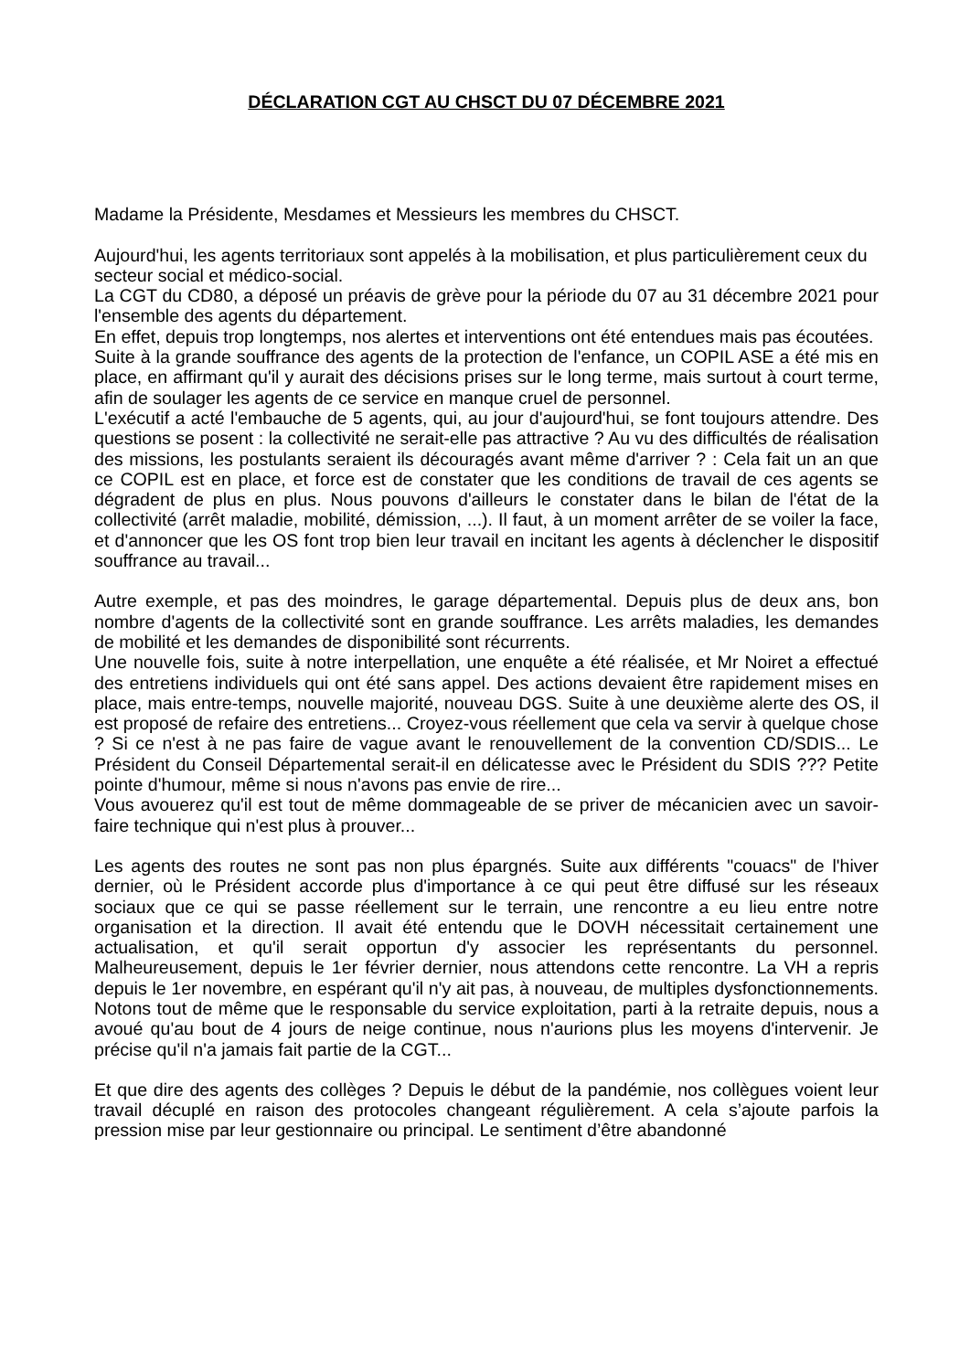DÉCLARATION CGT AU CHSCT DU 07 DÉCEMBRE 2021
Madame la Présidente, Mesdames et Messieurs les membres du CHSCT.
Aujourd'hui, les agents territoriaux sont appelés à la mobilisation, et plus particulièrement ceux du secteur social et médico-social.
La CGT du CD80, a déposé un préavis de grève pour la période du 07 au 31 décembre 2021 pour l'ensemble des agents du département.
En effet, depuis trop longtemps, nos alertes et interventions ont été entendues mais pas écoutées.
Suite à la grande souffrance des agents de la protection de l'enfance, un COPIL ASE a été mis en place, en affirmant qu'il y aurait des décisions prises sur le long terme, mais surtout à court terme, afin de soulager les agents de ce service en manque cruel de personnel.
L'exécutif a acté l'embauche de 5 agents, qui, au jour d'aujourd'hui, se font toujours attendre. Des questions se posent : la collectivité ne serait-elle pas attractive ? Au vu des difficultés de réalisation des missions, les postulants seraient ils découragés avant même d'arriver ? : Cela fait un an que ce COPIL est en place, et force est de constater que les conditions de travail de ces agents se dégradent de plus en plus. Nous pouvons d'ailleurs le constater dans le bilan de l'état de la collectivité (arrêt maladie, mobilité, démission, ...). Il faut, à un moment arrêter de se voiler la face, et d'annoncer que les OS font trop bien leur travail en incitant les agents à déclencher le dispositif souffrance au travail...
Autre exemple, et pas des moindres, le garage départemental. Depuis plus de deux ans, bon nombre d'agents de la collectivité sont en grande souffrance. Les arrêts maladies, les demandes de mobilité et les demandes de disponibilité sont récurrents.
Une nouvelle fois, suite à notre interpellation, une enquête a été réalisée, et Mr Noiret a effectué des entretiens individuels qui ont été sans appel. Des actions devaient être rapidement mises en place, mais entre-temps, nouvelle majorité, nouveau DGS. Suite à une deuxième alerte des OS, il est proposé de refaire des entretiens... Croyez-vous réellement que cela va servir à quelque chose ? Si ce n'est à ne pas faire de vague avant le renouvellement de la convention CD/SDIS... Le Président du Conseil Départemental serait-il en délicatesse avec le Président du SDIS ??? Petite pointe d'humour, même si nous n'avons pas envie de rire...
Vous avouerez qu'il est tout de même dommageable de se priver de mécanicien avec un savoir-faire technique qui n'est plus à prouver...
Les agents des routes ne sont pas non plus épargnés. Suite aux différents "couacs" de l'hiver dernier, où le Président accorde plus d'importance à ce qui peut être diffusé sur les réseaux sociaux que ce qui se passe réellement sur le terrain, une rencontre a eu lieu entre notre organisation et la direction. Il avait été entendu que le DOVH nécessitait certainement une actualisation, et qu'il serait opportun d'y associer les représentants du personnel. Malheureusement, depuis le 1er février dernier, nous attendons cette rencontre. La VH a repris depuis le 1er novembre, en espérant qu'il n'y ait pas, à nouveau, de multiples dysfonctionnements. Notons tout de même que le responsable du service exploitation, parti à la retraite depuis, nous a avoué qu'au bout de 4 jours de neige continue, nous n'aurions plus les moyens d'intervenir. Je précise qu'il n'a jamais fait partie de la CGT...
Et que dire des agents des collèges ? Depuis le début de la pandémie, nos collègues voient leur travail décuplé en raison des protocoles changeant régulièrement. A cela s’ajoute parfois la pression mise par leur gestionnaire ou principal. Le sentiment d’être abandonné